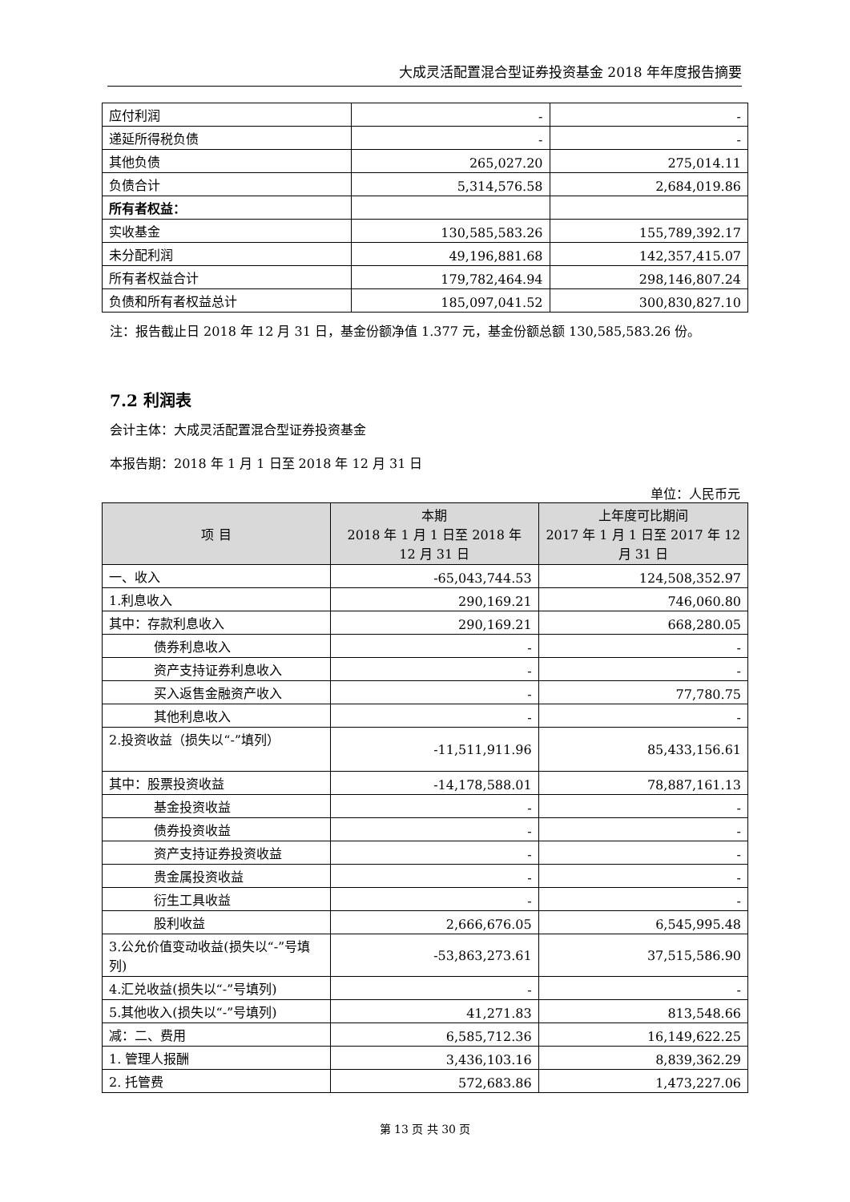大成灵活配置混合型证券投资基金 2018 年年度报告摘要
| 应付利润 | - | - |
| 递延所得税负债 | - | - |
| 其他负债 | 265,027.20 | 275,014.11 |
| 负债合计 | 5,314,576.58 | 2,684,019.86 |
| 所有者权益： | | |
| 实收基金 | 130,585,583.26 | 155,789,392.17 |
| 未分配利润 | 49,196,881.68 | 142,357,415.07 |
| 所有者权益合计 | 179,782,464.94 | 298,146,807.24 |
| 负债和所有者权益总计 | 185,097,041.52 | 300,830,827.10 |
注：报告截止日 2018 年 12 月 31 日，基金份额净值 1.377 元，基金份额总额 130,585,583.26 份。
7.2 利润表
会计主体：大成灵活配置混合型证券投资基金
本报告期：2018 年 1 月 1 日至 2018 年 12 月 31 日
单位：人民币元
| 项 目 | 本期 2018 年 1 月 1 日至 2018 年 12 月 31 日 | 上年度可比期间 2017 年 1 月 1 日至 2017 年 12 月 31 日 |
| --- | --- | --- |
| 一、收入 | -65,043,744.53 | 124,508,352.97 |
| 1.利息收入 | 290,169.21 | 746,060.80 |
| 其中：存款利息收入 | 290,169.21 | 668,280.05 |
| 债券利息收入 | - | - |
| 资产支持证券利息收入 | - | - |
| 买入返售金融资产收入 | - | 77,780.75 |
| 其他利息收入 | - | - |
| 2.投资收益（损失以“-”填列） | -11,511,911.96 | 85,433,156.61 |
| 其中：股票投资收益 | -14,178,588.01 | 78,887,161.13 |
| 基金投资收益 | - | - |
| 债券投资收益 | - | - |
| 资产支持证券投资收益 | - | - |
| 贵金属投资收益 | - | - |
| 衍生工具收益 | - | - |
| 股利收益 | 2,666,676.05 | 6,545,995.48 |
| 3.公允价值变动收益(损失以“-”号填列) | -53,863,273.61 | 37,515,586.90 |
| 4.汇兑收益(损失以“-”号填列) | - | - |
| 5.其他收入(损失以“-”号填列) | 41,271.83 | 813,548.66 |
| 减：二、费用 | 6,585,712.36 | 16,149,622.25 |
| 1. 管理人报酬 | 3,436,103.16 | 8,839,362.29 |
| 2. 托管费 | 572,683.86 | 1,473,227.06 |
第 13 页 共 30 页